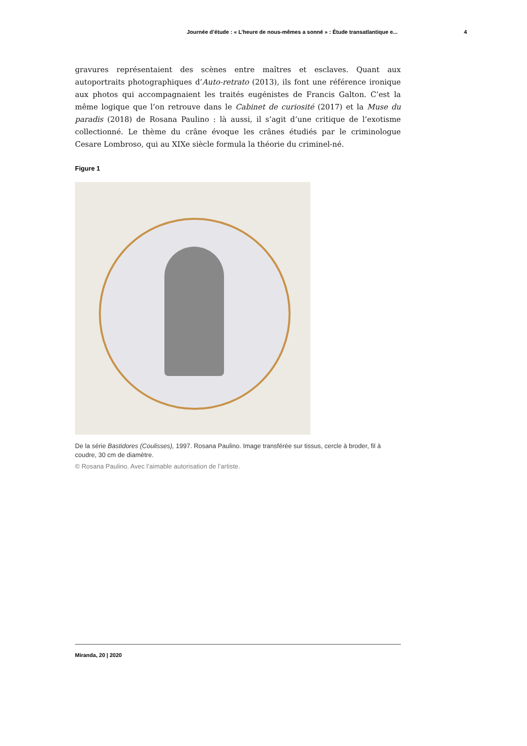Journée d’étude : « L’heure de nous-mêmes a sonné » : Étude transatlantique e... 4
gravures représentaient des scènes entre maîtres et esclaves. Quant aux autoportraits photographiques d’Auto-retrato (2013), ils font une référence ironique aux photos qui accompagnaient les traités eugénistes de Francis Galton. C’est la même logique que l’on retrouve dans le Cabinet de curiosité (2017) et la Muse du paradis (2018) de Rosana Paulino : là aussi, il s’agit d’une critique de l’exotisme collectionné. Le thème du crâne évoque les crânes étudiés par le criminologue Cesare Lombroso, qui au XIXe siècle formula la théorie du criminel-né.
Figure 1
De la série Bastidores (Coulisses), 1997. Rosana Paulino. Image transférée sur tissus, cercle à broder, fil à coudre, 30 cm de diamètre.
© Rosana Paulino. Avec l’aimable autorisation de l’artiste.
Miranda, 20 | 2020